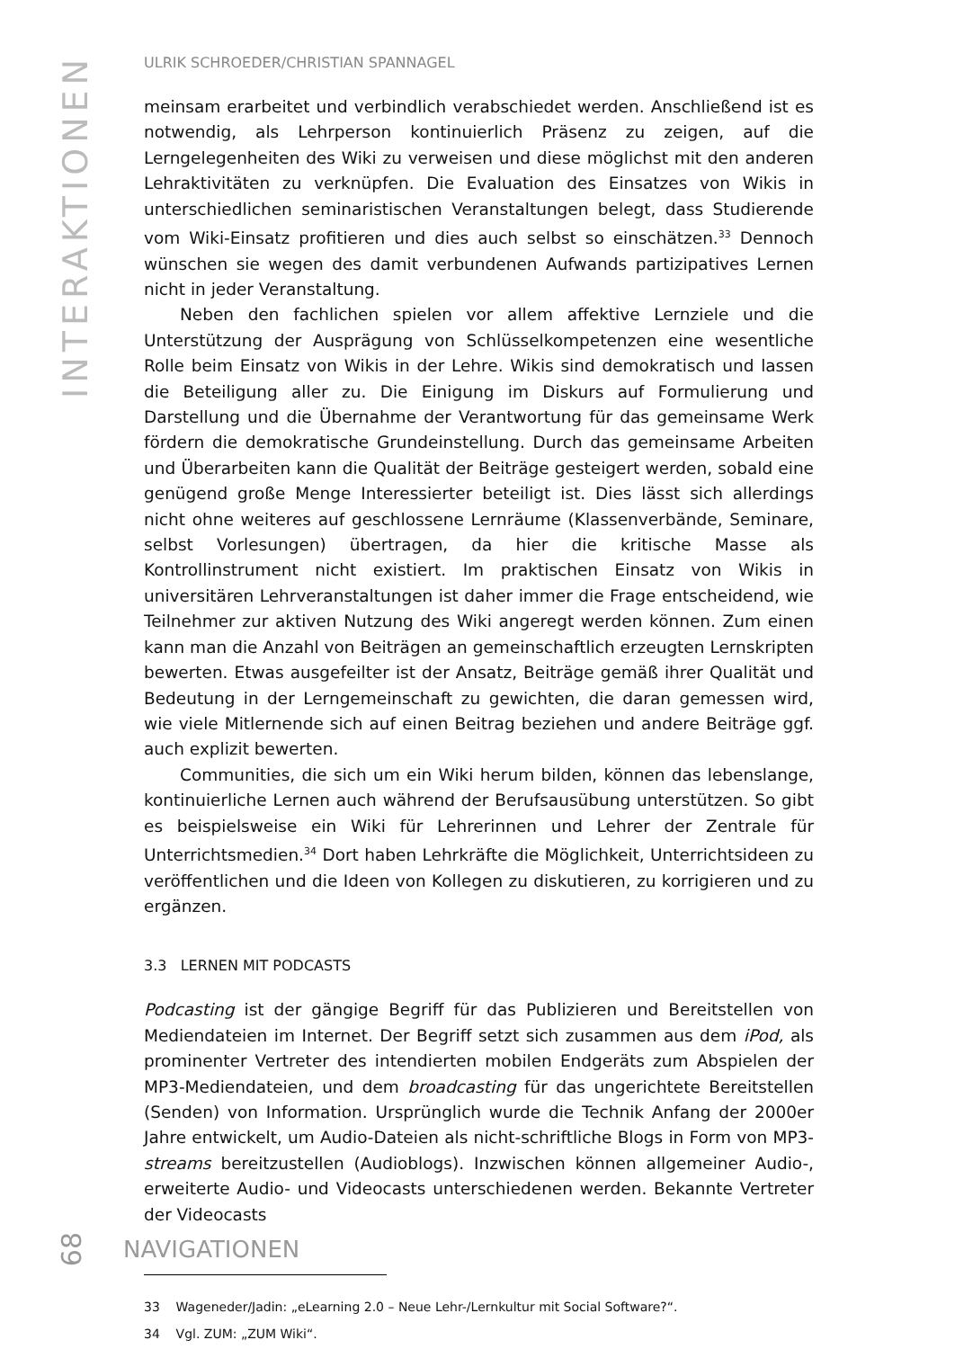INTERAKTIONEN
ULRIK SCHROEDER/CHRISTIAN SPANNAGEL
meinsam erarbeitet und verbindlich verabschiedet werden. Anschließend ist es notwendig, als Lehrperson kontinuierlich Präsenz zu zeigen, auf die Lerngelegenheiten des Wiki zu verweisen und diese möglichst mit den anderen Lehraktivitäten zu verknüpfen. Die Evaluation des Einsatzes von Wikis in unterschiedlichen seminaristischen Veranstaltungen belegt, dass Studierende vom Wiki-Einsatz profitieren und dies auch selbst so einschätzen.<sup>33</sup> Dennoch wünschen sie wegen des damit verbundenen Aufwands partizipatives Lernen nicht in jeder Veranstaltung.
Neben den fachlichen spielen vor allem affektive Lernziele und die Unterstützung der Ausprägung von Schlüsselkompetenzen eine wesentliche Rolle beim Einsatz von Wikis in der Lehre. Wikis sind demokratisch und lassen die Beteiligung aller zu. Die Einigung im Diskurs auf Formulierung und Darstellung und die Übernahme der Verantwortung für das gemeinsame Werk fördern die demokratische Grundeinstellung. Durch das gemeinsame Arbeiten und Überarbeiten kann die Qualität der Beiträge gesteigert werden, sobald eine genügend große Menge Interessierter beteiligt ist. Dies lässt sich allerdings nicht ohne weiteres auf geschlossene Lernräume (Klassenverbände, Seminare, selbst Vorlesungen) übertragen, da hier die kritische Masse als Kontrollinstrument nicht existiert. Im praktischen Einsatz von Wikis in universitären Lehrveranstaltungen ist daher immer die Frage entscheidend, wie Teilnehmer zur aktiven Nutzung des Wiki angeregt werden können. Zum einen kann man die Anzahl von Beiträgen an gemeinschaftlich erzeugten Lernskripten bewerten. Etwas ausgefeilter ist der Ansatz, Beiträge gemäß ihrer Qualität und Bedeutung in der Lerngemeinschaft zu gewichten, die daran gemessen wird, wie viele Mitlernende sich auf einen Beitrag beziehen und andere Beiträge ggf. auch explizit bewerten.
Communities, die sich um ein Wiki herum bilden, können das lebenslange, kontinuierliche Lernen auch während der Berufsausübung unterstützen. So gibt es beispielsweise ein Wiki für Lehrerinnen und Lehrer der Zentrale für Unterrichtsmedien.<sup>34</sup> Dort haben Lehrkräfte die Möglichkeit, Unterrichtsideen zu veröffentlichen und die Ideen von Kollegen zu diskutieren, zu korrigieren und zu ergänzen.
3.3 LERNEN MIT PODCASTS
Podcasting ist der gängige Begriff für das Publizieren und Bereitstellen von Mediendateien im Internet. Der Begriff setzt sich zusammen aus dem iPod, als prominenter Vertreter des intendierten mobilen Endgeräts zum Abspielen der MP3-Mediendateien, und dem broadcasting für das ungerichtete Bereitstellen (Senden) von Information. Ursprünglich wurde die Technik Anfang der 2000er Jahre entwickelt, um Audio-Dateien als nicht-schriftliche Blogs in Form von MP3-streams bereitzustellen (Audioblogs). Inzwischen können allgemeiner Audio-, erweiterte Audio- und Videocasts unterschiedenen werden. Bekannte Vertreter der Videocasts
33 Wageneder/Jadin: „eLearning 2.0 – Neue Lehr-/Lernkultur mit Social Software?“.
34 Vgl. ZUM: „ZUM Wiki“.
68 NAVIGATIONEN